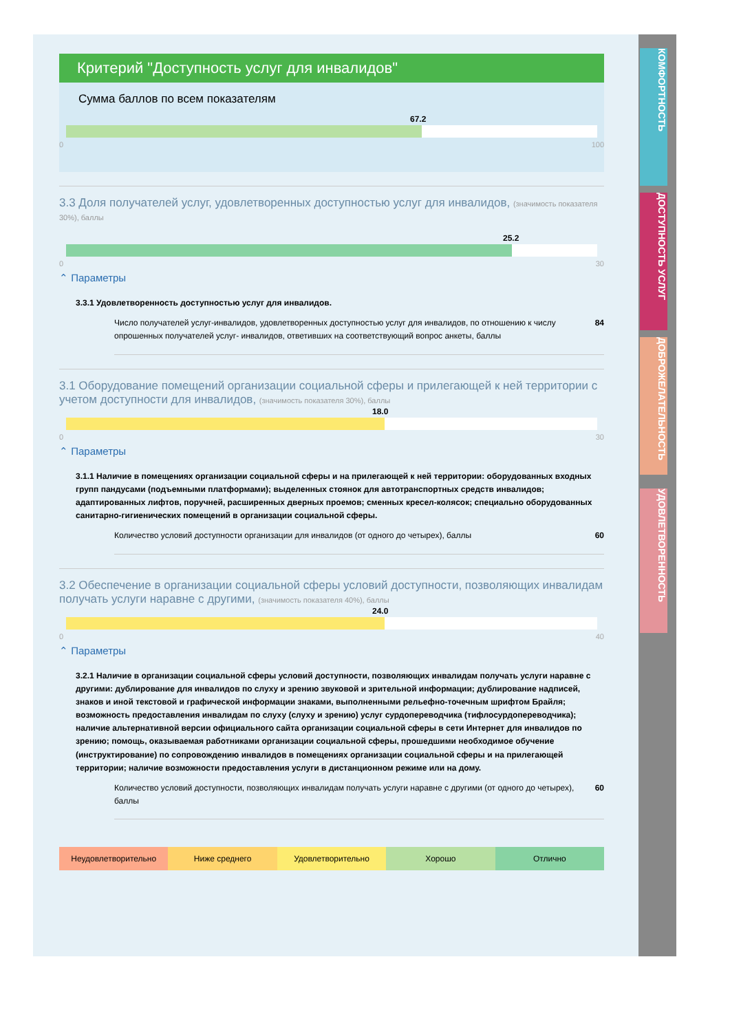КОМФОРТНОСТЬ
ДОСТУПНОСТЬ УСЛУГ
ДОБРОЖЕЛАТЕЛЬНОСТЬ
УДОВЛЕТВОРЕННОСТЬ
Критерий "Доступность услуг для инвалидов"
Сумма баллов по всем показателям
67.2
0 100
3.3 Доля получателей услуг, удовлетворенных доступностью услуг для инвалидов, (значимость показателя 30%), баллы
25.2
0 30
⌃ Параметры
3.3.1 Удовлетворенность доступностью услуг для инвалидов.
Число получателей услуг-инвалидов, удовлетворенных доступностью услуг для инвалидов, по отношению к числу опрошенных получателей услуг- инвалидов, ответивших на соответствующий вопрос анкеты, баллы 84
3.1 Оборудование помещений организации социальной сферы и прилегающей к ней территории с учетом доступности для инвалидов, (значимость показателя 30%), баллы
18.0
0 30
⌃ Параметры
3.1.1 Наличие в помещениях организации социальной сферы и на прилегающей к ней территории: оборудованных входных групп пандусами (подъемными платформами); выделенных стоянок для автотранспортных средств инвалидов; адаптированных лифтов, поручней, расширенных дверных проемов; сменных кресел-колясок; специально оборудованных санитарно-гигиенических помещений в организации социальной сферы.
Количество условий доступности организации для инвалидов (от одного до четырех), баллы 60
3.2 Обеспечение в организации социальной сферы условий доступности, позволяющих инвалидам получать услуги наравне с другими, (значимость показателя 40%), баллы
24.0
0 40
⌃ Параметры
3.2.1 Наличие в организации социальной сферы условий доступности, позволяющих инвалидам получать услуги наравне с другими: дублирование для инвалидов по слуху и зрению звуковой и зрительной информации; дублирование надписей, знаков и иной текстовой и графической информации знаками, выполненными рельефно-точечным шрифтом Брайля; возможность предоставления инвалидам по слуху (слуху и зрению) услуг сурдопереводчика (тифлосурдопереводчика); наличие альтернативной версии официального сайта организации социальной сферы в сети Интернет для инвалидов по зрению; помощь, оказываемая работниками организации социальной сферы, прошедшими необходимое обучение (инструктирование) по сопровождению инвалидов в помещениях организации социальной сферы и на прилегающей территории; наличие возможности предоставления услуги в дистанционном режиме или на дому.
Количество условий доступности, позволяющих инвалидам получать услуги наравне с другими (от одного до четырех), баллы 60
Неудовлетворительно Ниже среднего Удовлетворительно Хорошо Отлично